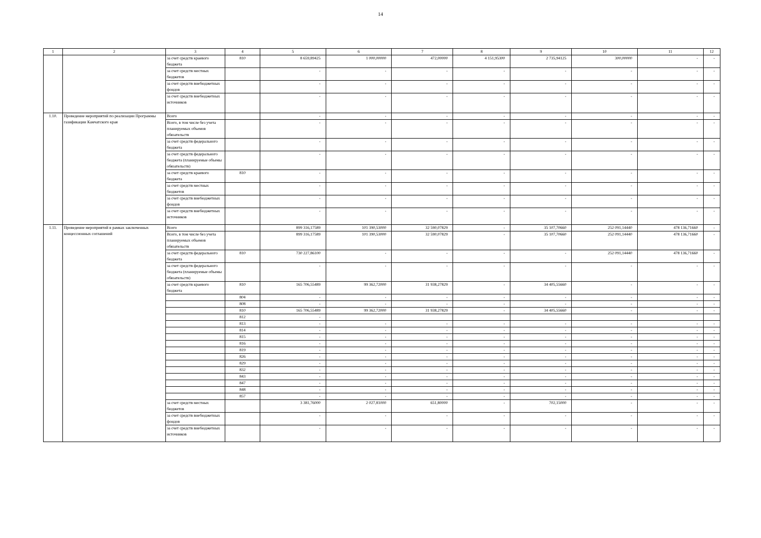14
| 1 | 2 | 3 | 4 | 5 | 6 | 7 | 8 | 9 | 10 | 11 | 12 |
| --- | --- | --- | --- | --- | --- | --- | --- | --- | --- | --- | --- |
| | | за счет средств краевого бюджета | 810 | 8 659,89425 | 1 000,00000 | 472,00000 | 4 151,95300 | 2 735,94125 | 300,00000 | - | - |
| | | за счет средств местных бюджетов | | - | - | - | - | - | - | - | - |
| | | за счет средств внебюджетных фондов | | - | - | - | - | - | - | - | - |
| | | за счет средств внебюджетных источников | | - | - | - | - | - | - | - | - |
| 1.10. | Проведение мероприятий по реализации Программы газификации Камчатского края | Всего | | - | - | - | - | - | - | - | - |
| | | Всего, в том числе без учета планируемых объемов обязательств | | - | - | - | - | - | - | - | - |
| | | за счет средств федерального бюджета | | - | - | - | - | - | - | - | - |
| | | за счет средств федерального бюджета (планируемые объемы обязательств) | | - | - | - | - | - | - | - | - |
| | | за счет средств краевого бюджета | 810 | - | - | - | - | - | - | - | - |
| | | за счет средств местных бюджетов | | - | - | - | - | - | - | - | - |
| | | за счет средств внебюджетных фондов | | - | - | - | - | - | - | - | - |
| | | за счет средств внебюджетных источников | | - | - | - | - | - | - | - | - |
| 1.11. | Проведение мероприятий в рамках заключенных концессионных соглашений | Всего | | 899 316,17589 | 101 390,53000 | 32 590,07829 | - | 35 107,70660 | 252 091,14440 | 478 136,71660 | - |
| | | Всего, в том числе без учета планируемых объемов обязательств | | 899 316,17589 | 101 390,53000 | 32 590,07829 | - | 35 107,70660 | 252 091,14440 | 478 136,71660 | - |
| | | за счет средств федерального бюджета | 810 | 730 227,86100 | - | - | - | - | 252 091,14440 | 478 136,71660 | - |
| | | за счет средств федерального бюджета (планируемые объемы обязательств) | | - | - | - | - | - | - | - | - |
| | | за счет средств краевого бюджета | 810 | 165 706,55489 | 99 362,72000 | 31 938,27829 | - | 34 405,55660 | - | - | - |
| | | | 804 | - | - | - | - | - | - | - | - |
| | | | 808 | - | - | - | - | - | - | - | - |
| | | | 810 | 165 706,55489 | 99 362,72000 | 31 938,27829 | - | 34 405,55660 | - | - | - |
| | | | 812 | - | | | | | | | |
| | | | 813 | - | - | - | - | - | - | - | - |
| | | | 814 | - | - | - | - | - | - | - | - |
| | | | 815 | - | - | - | - | - | - | - | - |
| | | | 816 | - | - | - | - | - | - | - | - |
| | | | 819 | - | - | - | - | - | - | - | - |
| | | | 826 | - | - | - | - | - | - | - | - |
| | | | 829 | - | - | - | - | - | - | - | - |
| | | | 832 | - | - | - | - | - | - | - | - |
| | | | 843 | - | - | - | - | - | - | - | - |
| | | | 847 | - | - | - | - | - | - | - | - |
| | | | 848 | - | - | - | - | - | - | - | - |
| | | | 857 | - | - | - | - | - | - | - | - |
| | | за счет средств местных бюджетов | | 3 381,76000 | 2 027,81000 | 651,80000 | - | 702,15000 | - | - | - |
| | | за счет средств внебюджетных фондов | | - | - | - | - | - | - | - | - |
| | | за счет средств внебюджетных источников | | - | - | - | - | - | - | - | - |